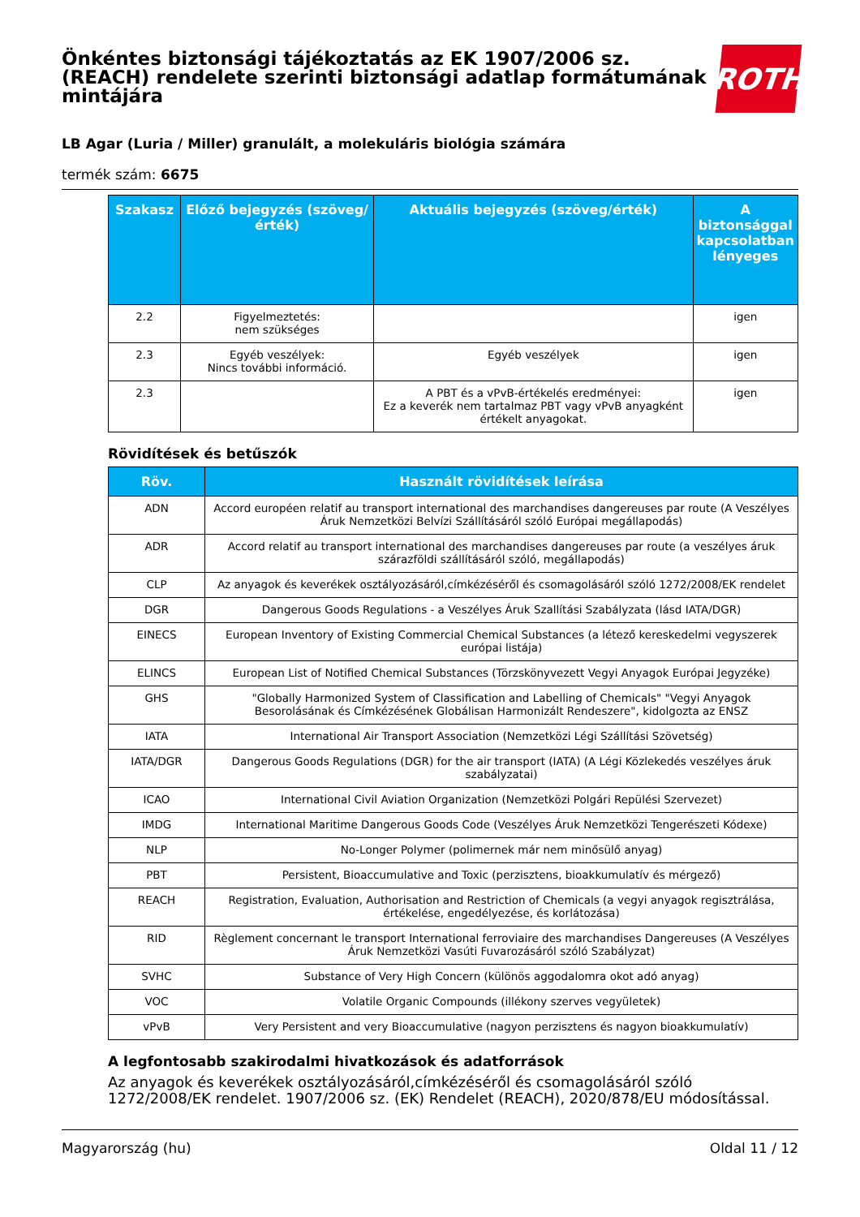Önkéntes biztonsági tájékoztatás az EK 1907/2006 sz. (REACH) rendelete szerinti biztonsági adatlap formátumának mintájára
ROTH
LB Agar (Luria / Miller) granulált, a molekuláris biológia számára
termék szám: 6675
| Szakasz | Előző bejegyzés (szöveg/érték) | Aktuális bejegyzés (szöveg/érték) | A biztonsággal kapcsolatban lényeges |
| --- | --- | --- | --- |
| 2.2 | Figyelmeztetés: nem szükséges | | igen |
| 2.3 | Egyéb veszélyek: Nincs további információ. | Egyéb veszélyek | igen |
| 2.3 | | A PBT és a vPvB-értékelés eredményei: Ez a keverék nem tartalmaz PBT vagy vPvB anyagként értékelt anyagokat. | igen |
Rövidítések és betűszók
| Röv. | Használt rövidítések leírása |
| --- | --- |
| ADN | Accord européen relatif au transport international des marchandises dangereuses par route (A Veszélyes Áruk Nemzetközi Belvízi Szállításáról szóló Európai megállapodás) |
| ADR | Accord relatif au transport international des marchandises dangereuses par route (a veszélyes áruk szárazföldi szállításáról szóló, megállapodás) |
| CLP | Az anyagok és keverékek osztályozásáról,címkézéséről és csomagolásáról szóló 1272/2008/EK rendelet |
| DGR | Dangerous Goods Regulations - a Veszélyes Áruk Szallítási Szabályzata (lásd IATA/DGR) |
| EINECS | European Inventory of Existing Commercial Chemical Substances (a létező kereskedelmi vegyszerek európai listája) |
| ELINCS | European List of Notified Chemical Substances (Törzskönyvezett Vegyi Anyagok Európai Jegyzéke) |
| GHS | "Globally Harmonized System of Classification and Labelling of Chemicals" "Vegyi Anyagok Besorolásának és Címkézésének Globálisan Harmonizált Rendeszere", kidolgozta az ENSZ |
| IATA | International Air Transport Association (Nemzetközi Légi Szállítási Szövetség) |
| IATA/DGR | Dangerous Goods Regulations (DGR) for the air transport (IATA) (A Légi Közlekedés veszélyes áruk szabályzatai) |
| ICAO | International Civil Aviation Organization (Nemzetközi Polgári Repülési Szervezet) |
| IMDG | International Maritime Dangerous Goods Code (Veszélyes Áruk Nemzetközi Tengerészeti Kódexe) |
| NLP | No-Longer Polymer (polimernek már nem minősülő anyag) |
| PBT | Persistent, Bioaccumulative and Toxic (perzisztens, bioakkumulatív és mérgező) |
| REACH | Registration, Evaluation, Authorisation and Restriction of Chemicals (a vegyi anyagok regisztrálása, értékelése, engedélyezése, és korlátozása) |
| RID | Règlement concernant le transport International ferroviaire des marchandises Dangereuses (A Veszélyes Áruk Nemzetközi Vasúti Fuvarozásáról szóló Szabályzat) |
| SVHC | Substance of Very High Concern (különös aggodalomra okot adó anyag) |
| VOC | Volatile Organic Compounds (illékony szerves vegyületek) |
| vPvB | Very Persistent and very Bioaccumulative (nagyon perzisztens és nagyon bioakkumulatív) |
A legfontosabb szakirodalmi hivatkozások és adatforrások
Az anyagok és keverékek osztályozásáról,címkézéséről és csomagolásáról szóló 1272/2008/EK rendelet. 1907/2006 sz. (EK) Rendelet (REACH), 2020/878/EU módosítással.
Magyarország (hu) Oldal 11 / 12